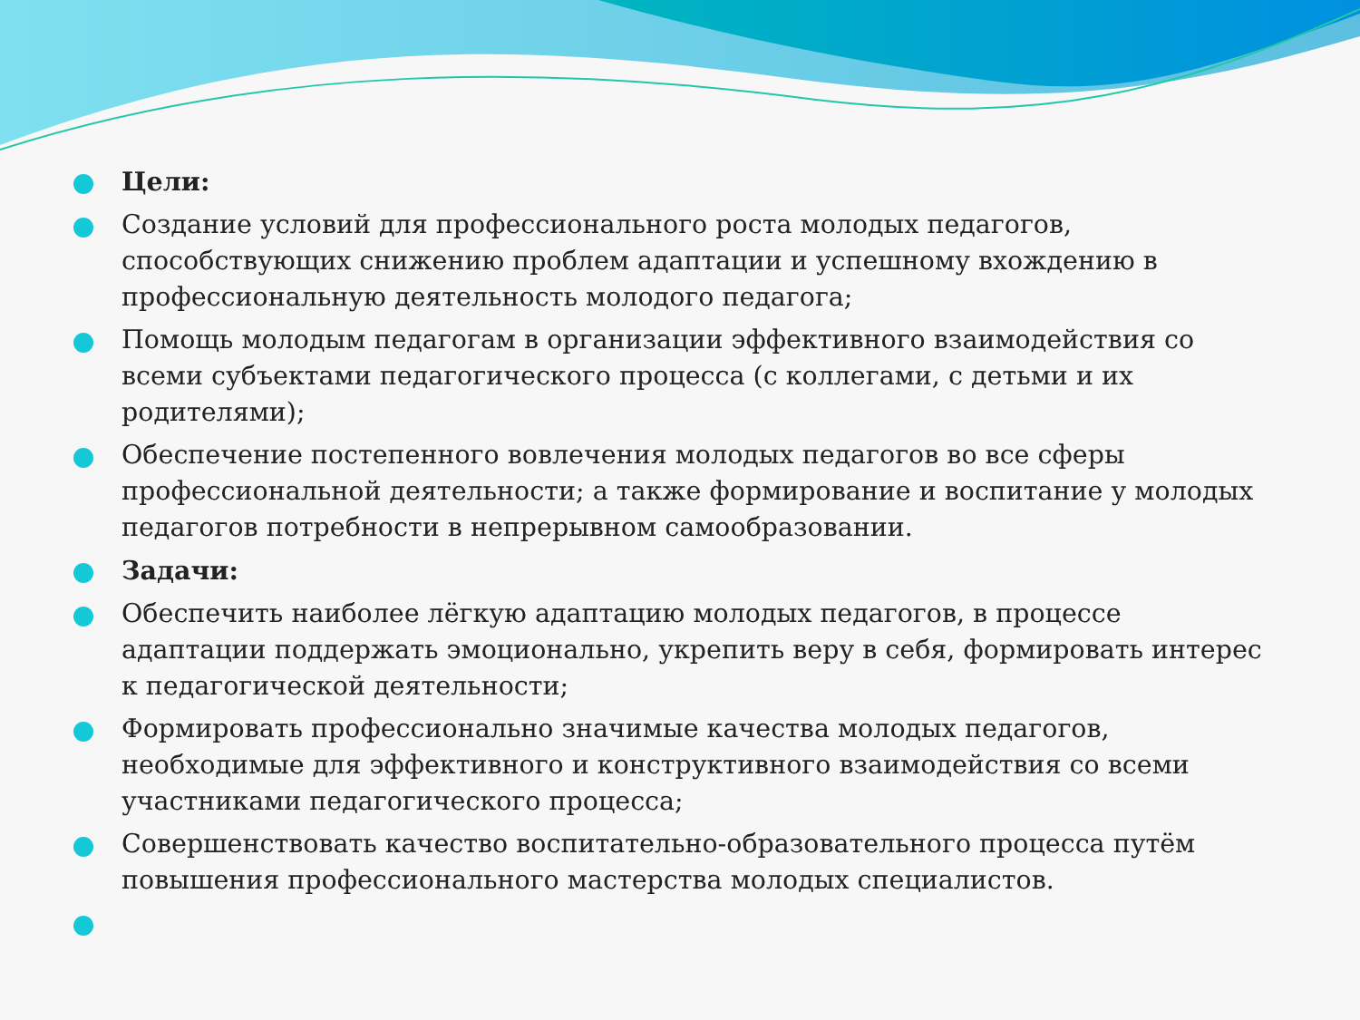Цели:
Создание условий для профессионального роста молодых педагогов, способствующих снижению проблем адаптации и успешному вхождению в профессиональную деятельность молодого педагога;
Помощь молодым педагогам в организации эффективного взаимодействия со всеми субъектами педагогического процесса (с коллегами, с детьми и их родителями);
Обеспечение постепенного вовлечения молодых педагогов во все сферы профессиональной деятельности; а также формирование и воспитание у молодых педагогов потребности в непрерывном самообразовании.
Задачи:
Обеспечить наиболее лёгкую адаптацию молодых педагогов, в процессе адаптации поддержать эмоционально, укрепить веру в себя, формировать интерес к педагогической деятельности;
Формировать профессионально значимые качества молодых педагогов, необходимые для эффективного и конструктивного взаимодействия со всеми участниками педагогического процесса;
Совершенствовать качество воспитательно-образовательного процесса путём повышения профессионального мастерства молодых специалистов.